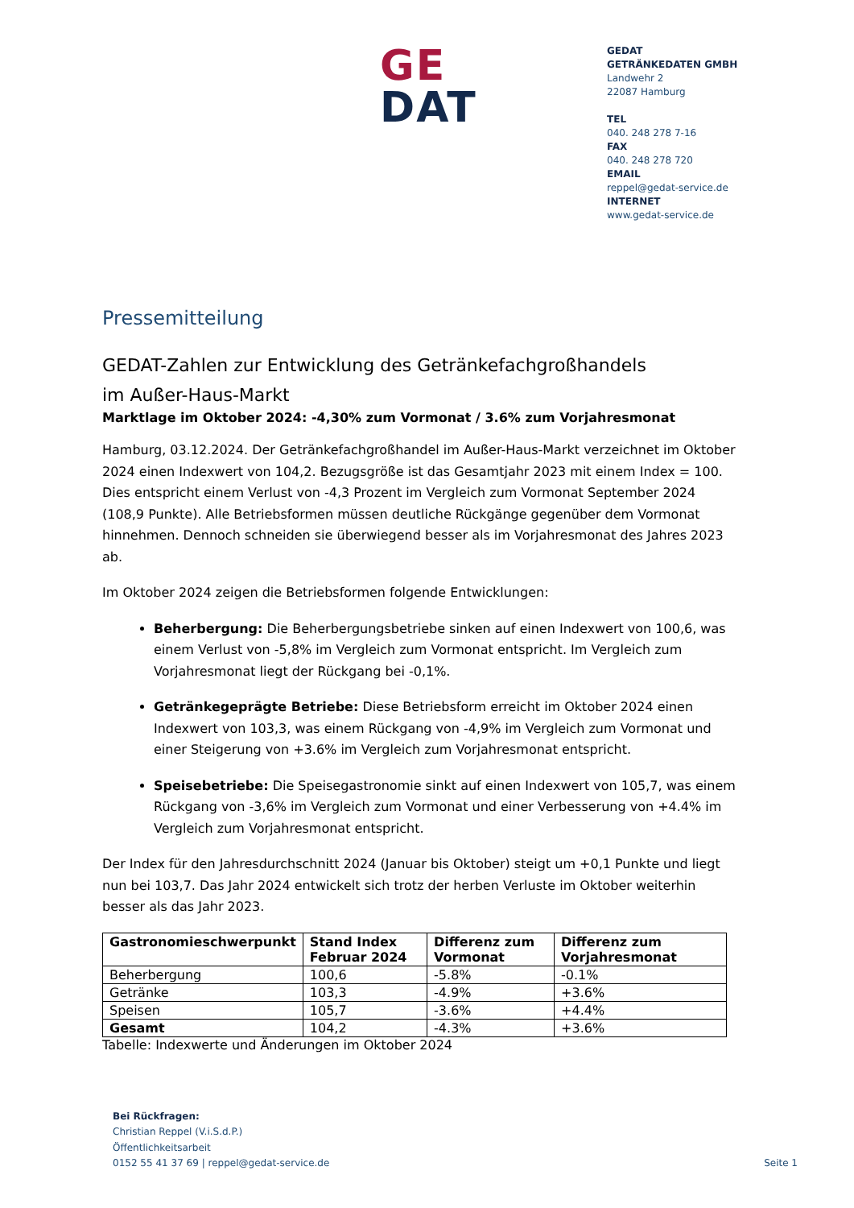GE
DAT
GEDAT
GETRÄNKEDATEN GMBH
Landwehr 2
22087 Hamburg
TEL
040. 248 278 7-16
FAX
040. 248 278 720
EMAIL
reppel@gedat-service.de
INTERNET
www.gedat-service.de
Pressemitteilung
GEDAT-Zahlen zur Entwicklung des Getränkefachgroßhandels
im Außer-Haus-Markt
Marktlage im Oktober 2024: -4,30% zum Vormonat / 3.6% zum Vorjahresmonat
Hamburg, 03.12.2024. Der Getränkefachgroßhandel im Außer-Haus-Markt verzeichnet im Oktober 2024 einen Indexwert von 104,2. Bezugsgröße ist das Gesamtjahr 2023 mit einem Index = 100. Dies entspricht einem Verlust von -4,3 Prozent im Vergleich zum Vormonat September 2024 (108,9 Punkte). Alle Betriebsformen müssen deutliche Rückgänge gegenüber dem Vormonat hinnehmen. Dennoch schneiden sie überwiegend besser als im Vorjahresmonat des Jahres 2023 ab.
Im Oktober 2024 zeigen die Betriebsformen folgende Entwicklungen:
Beherbergung: Die Beherbergungsbetriebe sinken auf einen Indexwert von 100,6, was einem Verlust von -5,8% im Vergleich zum Vormonat entspricht. Im Vergleich zum Vorjahresmonat liegt der Rückgang bei -0,1%.
Getränkegeprägte Betriebe: Diese Betriebsform erreicht im Oktober 2024 einen Indexwert von 103,3, was einem Rückgang von -4,9% im Vergleich zum Vormonat und einer Steigerung von +3.6% im Vergleich zum Vorjahresmonat entspricht.
Speisebetriebe: Die Speisegastronomie sinkt auf einen Indexwert von 105,7, was einem Rückgang von -3,6% im Vergleich zum Vormonat und einer Verbesserung von +4.4% im Vergleich zum Vorjahresmonat entspricht.
Der Index für den Jahresdurchschnitt 2024 (Januar bis Oktober) steigt um +0,1 Punkte und liegt nun bei 103,7. Das Jahr 2024 entwickelt sich trotz der herben Verluste im Oktober weiterhin besser als das Jahr 2023.
| Gastronomieschwerpunkt | Stand Index Februar 2024 | Differenz zum Vormonat | Differenz zum Vorjahresmonat |
| --- | --- | --- | --- |
| Beherbergung | 100,6 | -5.8% | -0.1% |
| Getränke | 103,3 | -4.9% | +3.6% |
| Speisen | 105,7 | -3.6% | +4.4% |
| Gesamt | 104,2 | -4.3% | +3.6% |
Tabelle: Indexwerte und Änderungen im Oktober 2024
Bei Rückfragen:
Christian Reppel (V.i.S.d.P.)
Öffentlichkeitsarbeit
0152 55 41 37 69 | reppel@gedat-service.de
Seite 1